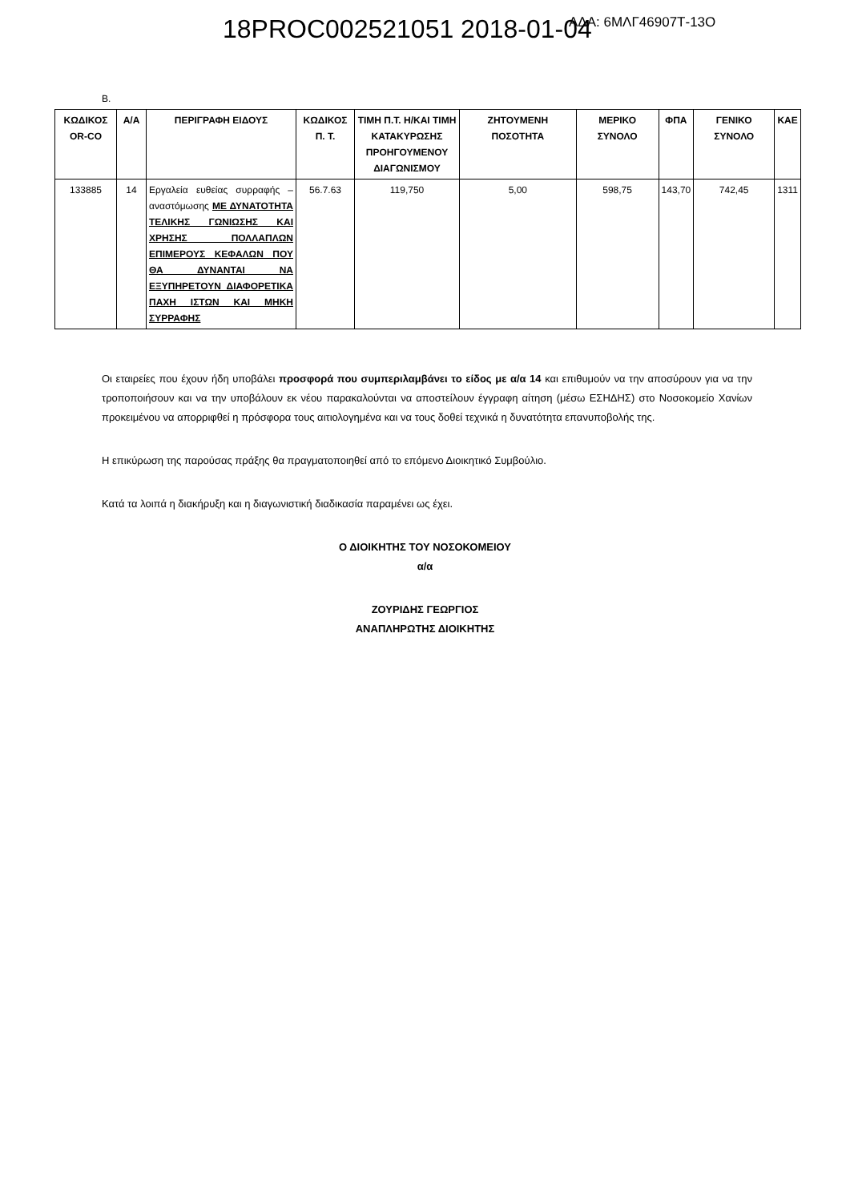18PROC002521051 2018-01-04 ΑΔΑ: 6ΜΛΓ46907Τ-13Ο
Β.
| ΚΩΔΙΚΟΣ OR-CO | Α/Α | ΠΕΡΙΓΡΑΦΗ ΕΙΔΟΥΣ | ΚΩΔΙΚΟΣ Π. Τ. | ΤΙΜΗ Π.Τ. Η/ΚΑΙ ΤΙΜΗ ΚΑΤΑΚΥΡΩΣΗΣ ΠΡΟΗΓΟΥΜΕΝΟΥ ΔΙΑΓΩΝΙΣΜΟΥ | ΖΗΤΟΥΜΕΝΗ ΠΟΣΟΤΗΤΑ | ΜΕΡΙΚΟ ΣΥΝΟΛΟ | ΦΠΑ | ΓΕΝΙΚΟ ΣΥΝΟΛΟ | ΚΑΕ |
| --- | --- | --- | --- | --- | --- | --- | --- | --- | --- |
| 133885 | 14 | Εργαλεία ευθείας συρραφής – αναστόμωσης ΜΕ ΔΥΝΑΤΟΤΗΤΑ ΤΕΛΙΚΗΣ ΓΩΝΙΩΣΗΣ ΚΑΙ ΧΡΗΣΗΣ ΠΟΛΛΑΠΛΩΝ ΕΠΙΜΕΡΟΥΣ ΚΕΦΑΛΩΝ ΠΟΥ ΘΑ ΔΥΝΑΝΤΑΙ ΝΑ ΕΞΥΠΗΡΕΤΟΥΝ ΔΙΑΦΟΡΕΤΙΚΑ ΠΑΧΗ ΙΣΤΩΝ ΚΑΙ ΜΗΚΗ ΣΥΡΡΑΦΗΣ | 56.7.63 | 119,750 | 5,00 | 598,75 | 143,70 | 742,45 | 1311 |
Οι εταιρείες που έχουν ήδη υποβάλει προσφορά που συμπεριλαμβάνει το είδος με α/α 14 και επιθυμούν να την αποσύρουν για να την τροποποιήσουν και να την υποβάλουν εκ νέου παρακαλούνται να αποστείλουν έγγραφη αίτηση (μέσω ΕΣΗΔΗΣ) στο Νοσοκομείο Χανίων προκειμένου να απορριφθεί η πρόσφορα τους αιτιολογημένα και να τους δοθεί τεχνικά η δυνατότητα επανυποβολής της.
Η επικύρωση της παρούσας πράξης θα πραγματοποιηθεί από το επόμενο Διοικητικό Συμβούλιο.
Κατά τα λοιπά η διακήρυξη και η διαγωνιστική διαδικασία παραμένει ως έχει.
Ο ΔΙΟΙΚΗΤΗΣ ΤΟΥ ΝΟΣΟΚΟΜΕΙΟΥ
α/α
ΖΟΥΡΙΔΗΣ ΓΕΩΡΓΙΟΣ
ΑΝΑΠΛΗΡΩΤΗΣ ΔΙΟΙΚΗΤΗΣ